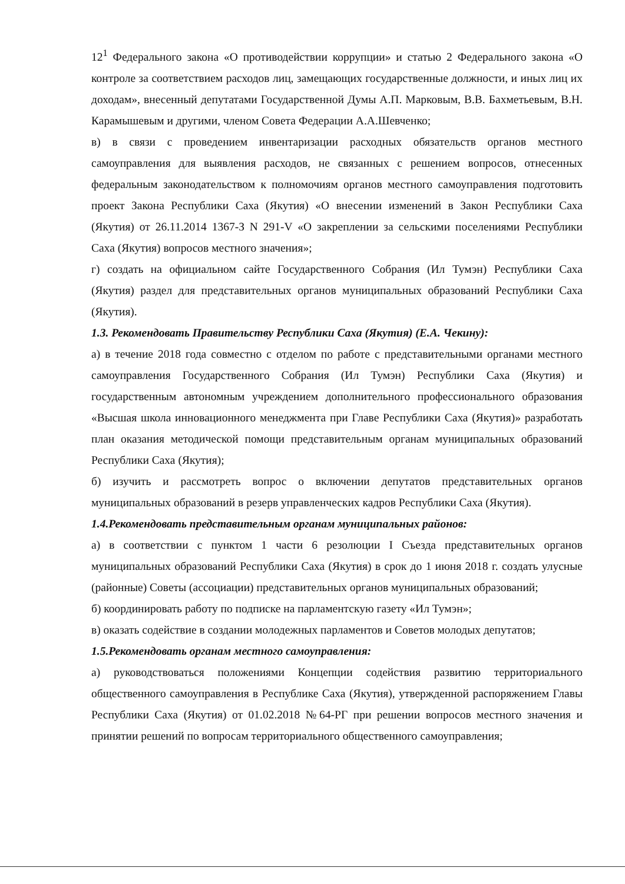12<sup>1</sup> Федерального закона «О противодействии коррупции» и статью 2 Федерального закона «О контроле за соответствием расходов лиц, замещающих государственные должности, и иных лиц их доходам», внесенный депутатами Государственной Думы А.П. Марковым, В.В. Бахметьевым, В.Н. Карамышевым и другими, членом Совета Федерации А.А.Шевченко;
в) в связи с проведением инвентаризации расходных обязательств органов местного самоуправления для выявления расходов, не связанных с решением вопросов, отнесенных федеральным законодательством к полномочиям органов местного самоуправления подготовить проект Закона Республики Саха (Якутия) «О внесении изменений в Закон Республики Саха (Якутия) от 26.11.2014 1367-З N 291-V «О закреплении за сельскими поселениями Республики Саха (Якутия) вопросов местного значения»;
г) создать на официальном сайте Государственного Собрания (Ил Тумэн) Республики Саха (Якутия) раздел для представительных органов муниципальных образований Республики Саха (Якутия).
1.3. Рекомендовать Правительству Республики Саха (Якутия) (Е.А. Чекину):
а) в течение 2018 года совместно с отделом по работе с представительными органами местного самоуправления Государственного Собрания (Ил Тумэн) Республики Саха (Якутия) и государственным автономным учреждением дополнительного профессионального образования «Высшая школа инновационного менеджмента при Главе Республики Саха (Якутия)» разработать план оказания методической помощи представительным органам муниципальных образований Республики Саха (Якутия);
б) изучить и рассмотреть вопрос о включении депутатов представительных органов муниципальных образований в резерв управленческих кадров Республики Саха (Якутия).
1.4.Рекомендовать представительным органам муниципальных районов:
а) в соответствии с пунктом 1 части 6 резолюции I Съезда представительных органов муниципальных образований Республики Саха (Якутия) в срок до 1 июня 2018 г. создать улусные (районные) Советы (ассоциации) представительных органов муниципальных образований;
б) координировать работу по подписке на парламентскую газету «Ил Тумэн»;
в) оказать содействие в создании молодежных парламентов и Советов молодых депутатов;
1.5.Рекомендовать органам местного самоуправления:
а) руководствоваться положениями Концепции содействия развитию территориального общественного самоуправления в Республике Саха (Якутия), утвержденной распоряжением Главы Республики Саха (Якутия) от 01.02.2018 №64-РГ при решении вопросов местного значения и принятии решений по вопросам территориального общественного самоуправления;